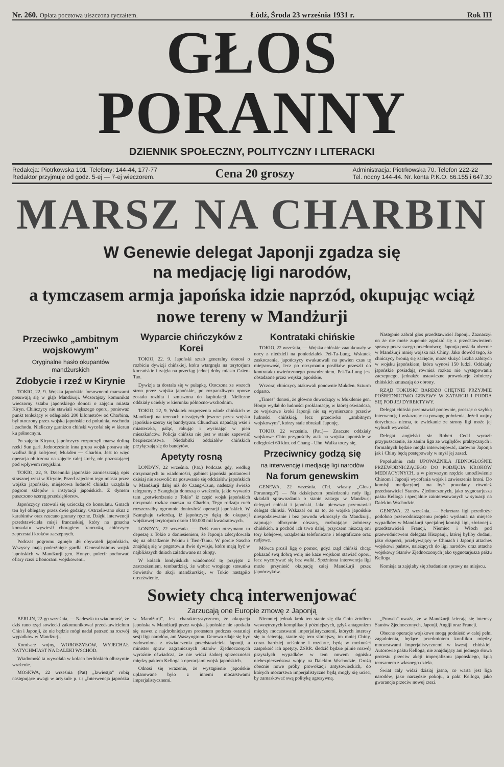Nr. 260. Opłata pocztowa uiszczona ryczałtem. Łódź, Środa 23 września 1931 r. Rok III
GŁOS PORANNY
DZIENNIK SPOŁECZNY, POLITYCZNY I LITERACKI
Redakcja: Piotrkowska 101. Telefony: 144-44, 177-77
Redaktor przyjmuje od godz. 5-ej — 7-ej wieczorem.
Cena 20 groszy
Administracja: Piotrkowska 70. Telefon 222-22
Tel. nocny 144-44. Nr. konta P.K.O. 66.155 i 647.30
MARSZ NA CHARBIN
W Genewie delegat Japonji zgadza się
na medjację ligi narodów,
a tymczasem armja japońska idzie naprzód, okupując wciąż nowe tereny w Mandżurji
Przeciwko „ambitnym wojskowym"
Oryginalne hasło okupantów mandżurskich
Zdobycie i rzeź w Kirynie
TOKIO, 22. 9. Wojska japońskie forsownemi marszami posuwają się w głąb Mandżurji. Wczorajszy komunikat wieczorny sztabu japońskiego donosi o zajęciu miasta Kiryn. Chińczycy nie stawiali większego oporu, ponieważ punkt tenleżący w odległości 200 kilometrów od Charbina, był otoczony przez wojska japońskie od południa, wschodu i zachodu. Nieliczny garnizon chiński wycofał się w kierun ku północnym.
Po zajęciu Kirynu, japończycy rozpoczęli marsz doliną rzeki Sun gari. Jednocześnie inna grupa wojsk posuwa się wzdłuż linji kolejowej Mukden — Charbin. Jest to więc operacja obliczona na zajęcie całej strefy, nie pozostającej pod wpływem rosyjskim.
TOKIO, 22, 9. Dzienniki japońskie zamieszczają opis strasznej rzezi w Kirynie. Przed zajęciem tego miasta przez wojska japońskie, miejscowa ludność chińska urządziła pogrom sklepów i instytucji japońskich. Z dymem puszczono szereg przedsiębiorstw.
Japończycy ratowali się ucieczką do konsulatu. Gmach ten był oblegany przez dwie godziny. Ostrzeliwano okna z karabinów oraz rzucano granaty ręczne. Dzięki interwencji przedstawiciela misji francuskiej, który na gmachu konsulatu wywiesił chorągiew francuską, chińczycy zaprzestali kroków zaczepnych.
Podczas pogromu zginęło 46 obywateli japońskich. Wszyscy mają poderżnięte gardła. Generalissimus wojsk japońskich w Mandżurji gen. Honyo, polecił pochować ofiary rzezi z honorami wojskowemi.
Wyparcie chińczyków z Korei
TOKIO, 22. 9. Japoński sztab generalny donosi o rozbiciu dywizji chińskiej, która wtargnęła na terytorjum koreańskie i zajęła na przeciąg jednej doby miasto Czien-Tao.
Dywizja ta dostała się w pułapkę. Otoczona ze wszech stron przez wojska japońskie, po rozpaczliwym oporze została rozbita i zmuszona do kapitulacji. Nieliczne oddziały uciekły w kierunku północno-wschodnim.
TOKIO, 22, 9. Wskutek rozprężenia władz chińskich w Mandżurji na terenach niezajętych jeszcze przez wojska japońskie szerzy się bandytyzm. Chunchuzi napadają wsie i miasteczka, paląc, rabując i wycinając w pień mieszkańców. Policja chińska nie jest w stanie zapewnić bezpieczeństwa. Niedobitki oddziałów chińskich przyłączają się do bandytów.
Apetyty rosną
LONDYN, 22 września. (Pat.) Podczas gdy, według otrzymanych tu wiadomości, gabinet japoński postanowił dzisiaj nie zezwolić na posuwanie się oddziałów japońskich w Mandżurji dalej niż do Czang-Czun, nadeszły świeżo telegramy z Szanghaju donoszą o wrażeniu, jakie wywarło tam „potwierdzenie z Tokio" iż część wojsk japońskich otrzymała rozkaz marszu na Charbin. Tego rodzaju ruch rozszerzałby ogromnie doniosłość operacji japońskich. W Szanghaju twierdzą, iż japończycy dążą do okupacji wojskowej terytorjum około 150.000 mil kwadratowych.
LONDYN, 22 września. — Dziś rano otrzymano tu depeszę z Tokio z doniesieniem, że Japonja zdecydowała się na obsadzenie Pekinu i Tien-Tsinu. W porcie Sascho znajdują się w pogotowiu dwie dywizje, które mają być w najbliższych dniach załadowane na okręty.
W kołach londyńskich wiadomość tę przyjęto z zastrzeżeniem, tembardziej, że wobec wrogiego stosunku Sowietów do akcji mandżurskiej, w Tokio nastąpiło otrzeźwienie.
Kontrataki chińskie
TOKIO, 22 września. — Wojska chińskie zaatakowały w nocy z niedzieli na poniedziałek Pei-Ta-Lung. Wskutek zaskoczenia, japończycy ewakuowali na pewien czas tę miejscowość, lecz po otrzymaniu posiłków przeszli do kontrataku uwieńczonego powodzeniem. Pei-Ta-Lung jest obsadzone przez wojska japońskie.
Wczoraj chińczycy atakowali ponownie Mukden. Szturm odparto.
„Times" donosi, że główno dowodzący w Mukdenie gen. Honjo wydał do ludności proklamację, w której oświadcza, że wojskowe kroki Japonji nie są wymierzone przeciw ludności chińskiej, lecz przeciwko „ambitnym wojskowym", którzy stale obrażali Japonję.
TOKIO. 22 września. (Pat.)— Znaczne oddziały wojskowe Chin przypuściły atak na wojska japońskie w odległości 60 klm. od Chang - Uhn. Walka toczy się.
Przeciwnicy godzą się
na interwencję i medjację ligi narodów
Na forum genewskim
GENEWA, 22 września. (Tel. własny „Głosu Porannego") — Na dzisiejszem posiedzeniu rady ligi składali sprawozdania o stanie zatargu w Mandżurji delegaci chiński i japoński. Jako pierwszy przemawiał delegat chiński. Wskazał on na to, że wojska japońskie niespodziewanie i bez powodu wkroczyły do Mandżurji, zajmując olbrzymie obszary, rozbrajając żołnierzy chińskich, a pochód ich trwa dalej, przyczem niszczą oni tory kolejowe, urządzenia telefoniczne i telegraficzne oraz radjowe.
Mówca prosił ligę o pomoc, gdyż rząd chiński chcąc pokazać swą dobrą wolę nie każe wojskom stawiać oporu, lecz wycofywać się bez walki. Spóźniona interwencja ligi może przynieść okupację całej Mandżurji przez japończyków.
Następnie zabrał głos przedstawiciel Japonji. Zaznaczył on że nie może zupełnie zgodzić się z przedstawieniem sprawy przez swego przedmówcę. Japonja posiada obecnie w Mandżurji mniej wojska niż Chiny. Jako dowód tego, że chińczycy bronią się zacięcie, może służyć liczba zabitych w wojsku japońskiem, która wynosi 150 ludzi. Oddziały japońskie posiadają również rozkaz nie występowania zaczepnego, jednakże ustawiczne prowokacje żołnierzy chińskich zmuszają do obrony.
RZĄD TOKIJSKI BARDZO CHĘTNIE PRZYJMIE POŚREDNICTWO GENEWY W ZATARGU I PODDA SIĘ POD JEJ DYREKTYWY.
Delegat chiński przemawiał ponownie, prosząc o szybką interwencję i wskazując na powagę położenia. Jeżeli wojny dotychczas niema, to zwlekanie ze strony ligi może jej wybuch wywołać.
Delegat angielski sir Robert Cecil wyraził przypuszczenie, że zanim liga ze względów praktycznych i formalnych będzie mogła interwenjować, zarówno Japonja jak i Chiny będą postępowały w myśl jej zasad.
Popołudniu rada UPOWAŻNIŁA JEDNOGŁOŚNIE PRZEWODNICZĄCEGO DO PODJĘCIA KROKÓW MEDJACYJNYCH, a w pierwszym rzędzie umożliwienie Chinom i Japonji wycofania wojsk i zawieszenia broni. Do komisji medjacyjnej ma być powołany również przedstawiciel Stanów Zjednoczonych, jako sygnotarjusza paktu Kelloga i specjalnie zainteresowanych w sytuacji na Dalekim Wschodzie.
GENEWA, 22 września. — Sekretarz ligi przedłożył podobno przewodniczącemu projekt wysłania na miejsce wypadków w Mandżurji specjalnej komisji ligi, złożonej z przedstawicieli Francji, Niemiec i Włoch pod przewodnictwem delegata Hiszpanji, której byliby dodani, jako eksperci, przebywający w Chinach i Japonji attaches wojskowi państw, należących do ligi narodów oraz attache wojskowy Stanów Zjednoczonych jako sygnotarjusza paktu Kelloga.
Komisja ta zajęłaby się zbadaniem sprawy na miejscu.
Sowiety chcą interwenjować
Zarzucają one Europie zmowę z Japonją
BERLIN, 22-go września. — Nadeszła tu wiadomość, że dziś rano rząd sowiecki zakomunikował przedstawicielom Chin i Japonji, że nie będzie mógł nadal patrzeć na rozwój wypadków w Mandżurji.
Komisarz wojny, WOROSZYŁOW, WYJECHAŁ NATYCHMIAST NA DALEKI WSCHÓD.
Wiadomość ta wywołała w kołach berlińskich olbrzymie wrażenie.
MOSKWA, 22 września (Pat) „Izwiestja" robią następujące uwagi w artykule p. t.: „Interwencja japońska w Mandżurji". Jest charakterystycznem, że okupacja japońska w Mandżurji przez wojska japońskie nie spotkała się nawet z najdrobniejszym protestem podczas ostatniej sesji ligi narodów, ani Waszyngtonu. Genewa zdaje się być zadowoloną z oświadczenia przedstawiciela Japonji, a minister spraw zagranicznych Stanów Zjednoczonych wyraźnie oświadcza, że nie widzi żadnej sprzeczności między paktem Kelloga a operacjami wojsk japońskich.
Odnosi się wrażenie, że wystąpienie japońskie uplanowane było z innemi mocarstwami imperjalistycznemi.
Niemniej jednak krok ten stanie się dla Chin źródłem wewnętrznych komplikacji późniejszych, gdyż antagonizm między mocarstwami imperjalistycznemi, których interesy się tu ścierają, stanie się tem silniejszy, im mniej Chiny, coraz bardziej uciśnione i rozdarte, będą w możności zaspokoić ich apetyty. ZSRR. śledzić będzie pilnie rozwój przyszłych wypadków w tem nowem ognisku niebezpieczeństwa wojny na Dalekim Wschodzie. Grożą obecnie nowe próby prowokacji antysowieckich, do których mocarstwa imperjalistyczne będą mogły się uciec, by zamaskować swą politykę agresywną.
„Prawda" uważa, że w Mandżurji ścierają się interesy Stanów Zjednoczonych, Japonji, Anglji oraz Francji.
Obecne operacje wojskowe mogą podnieść w całej pełni zagadnienia, będące przedmiotem konfliktu między mocarstwami imperjalistycznemi w kwestji chińskiej. Autorowie paktu Kelloga, nie znajdujący ani jednego słowa protestu przeciw akcji imperjalizmu japońskiego, kpią temsamem z własnego dzieła.
Świat cały widzi dzisiaj jasno, co warta jest liga narodów, jako narzędzie pokoju, a pakt Kelloga, jako gwarancja przeciw nowej rzezi.